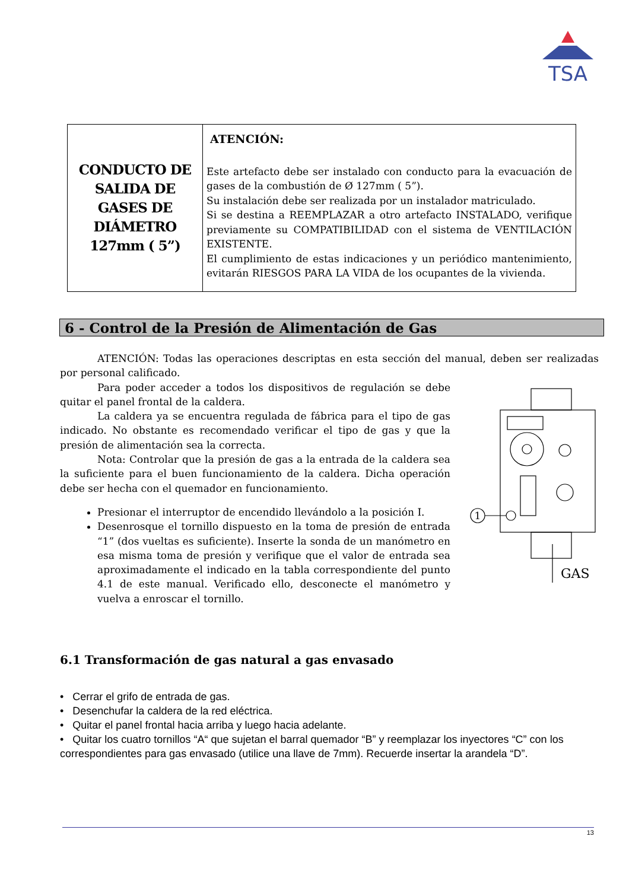TSA
| CONDUCTO DE SALIDA DE GASES DE DIÁMETRO 127mm ( 5”) | ATENCIÓN: Este artefacto debe ser instalado con conducto para la evacuación de gases de la combustión de Ø 127mm ( 5”). Su instalación debe ser realizada por un instalador matriculado. Si se destina a REEMPLAZAR a otro artefacto INSTALADO, verifique previamente su COMPATIBILIDAD con el sistema de VENTILACIÓN EXISTENTE. El cumplimiento de estas indicaciones y un periódico mantenimiento, evitarán RIESGOS PARA LA VIDA de los ocupantes de la vivienda. |
6 - Control de la Presión de Alimentación de Gas
ATENCIÓN: Todas las operaciones descriptas en esta sección del manual, deben ser realizadas por personal calificado.
Para poder acceder a todos los dispositivos de regulación se debe quitar el panel frontal de la caldera.
La caldera ya se encuentra regulada de fábrica para el tipo de gas indicado. No obstante es recomendado verificar el tipo de gas y que la presión de alimentación sea la correcta.
Nota: Controlar que la presión de gas a la entrada de la caldera sea la suficiente para el buen funcionamiento de la caldera. Dicha operación debe ser hecha con el quemador en funcionamiento.
Presionar el interruptor de encendido llevándolo a la posición I.
Desenrosque el tornillo dispuesto en la toma de presión de entrada “1” (dos vueltas es suficiente). Inserte la sonda de un manómetro en esa misma toma de presión y verifique que el valor de entrada sea aproximadamente el indicado en la tabla correspondiente del punto 4.1 de este manual. Verificado ello, desconecte el manómetro y vuelva a enroscar el tornillo.
1
GAS
6.1 Transformación de gas natural a gas envasado
• Cerrar el grifo de entrada de gas.
• Desenchufar la caldera de la red eléctrica.
• Quitar el panel frontal hacia arriba y luego hacia adelante.
• Quitar los cuatro tornillos “A“ que sujetan el barral quemador “B” y reemplazar los inyectores “C” con los correspondientes para gas envasado (utilice una llave de 7mm). Recuerde insertar la arandela “D”.
13